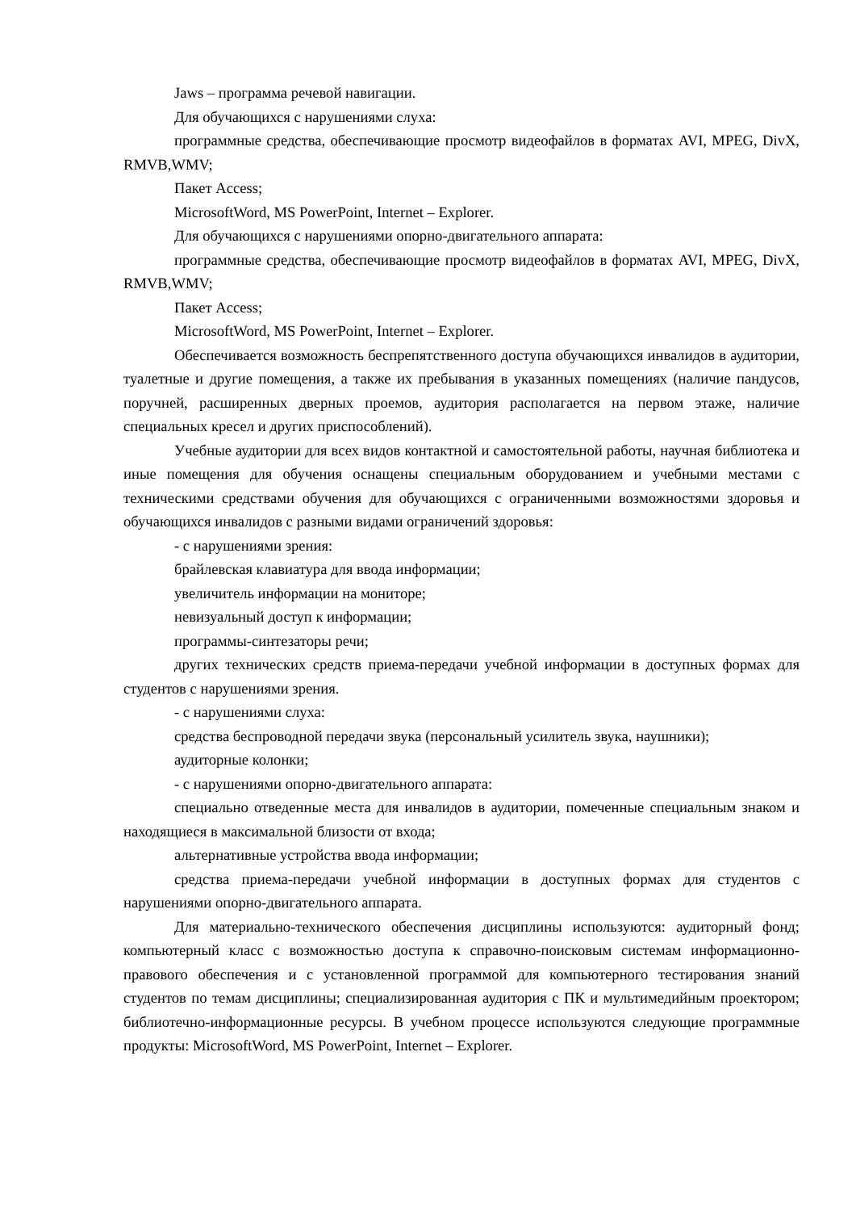Jaws – программа речевой навигации.
Для обучающихся с нарушениями слуха:
программные средства, обеспечивающие просмотр видеофайлов в форматах AVI, MPEG, DivX, RMVB,WMV;
Пакет Access;
MicrosoftWord, MS PowerPoint, Internet – Explorer.
Для обучающихся с нарушениями опорно-двигательного аппарата:
программные средства, обеспечивающие просмотр видеофайлов в форматах AVI, MPEG, DivX, RMVB,WMV;
Пакет Access;
MicrosoftWord, MS PowerPoint, Internet – Explorer.
Обеспечивается возможность беспрепятственного доступа обучающихся инвалидов в аудитории, туалетные и другие помещения, а также их пребывания в указанных помещениях (наличие пандусов, поручней, расширенных дверных проемов, аудитория располагается на первом этаже, наличие специальных кресел и других приспособлений).
Учебные аудитории для всех видов контактной и самостоятельной работы, научная библиотека и иные помещения для обучения оснащены специальным оборудованием и учебными местами с техническими средствами обучения для обучающихся с ограниченными возможностями здоровья и обучающихся инвалидов с разными видами ограничений здоровья:
- с нарушениями зрения:
брайлевская клавиатура для ввода информации;
увеличитель информации на мониторе;
невизуальный доступ к информации;
программы-синтезаторы речи;
других технических средств приема-передачи учебной информации в доступных формах для студентов с нарушениями зрения.
- с нарушениями слуха:
средства беспроводной передачи звука (персональный усилитель звука, наушники);
аудиторные колонки;
- с нарушениями опорно-двигательного аппарата:
специально отведенные места для инвалидов в аудитории, помеченные специальным знаком и находящиеся в максимальной близости от входа;
альтернативные устройства ввода информации;
средства приема-передачи учебной информации в доступных формах для студентов с нарушениями опорно-двигательного аппарата.
Для материально-технического обеспечения дисциплины используются: аудиторный фонд; компьютерный класс с возможностью доступа к справочно-поисковым системам информационно-правового обеспечения и с установленной программой для компьютерного тестирования знаний студентов по темам дисциплины; специализированная аудитория с ПК и мультимедийным проектором; библиотечно-информационные ресурсы. В учебном процессе используются следующие программные продукты: MicrosoftWord, MS PowerPoint, Internet – Explorer.